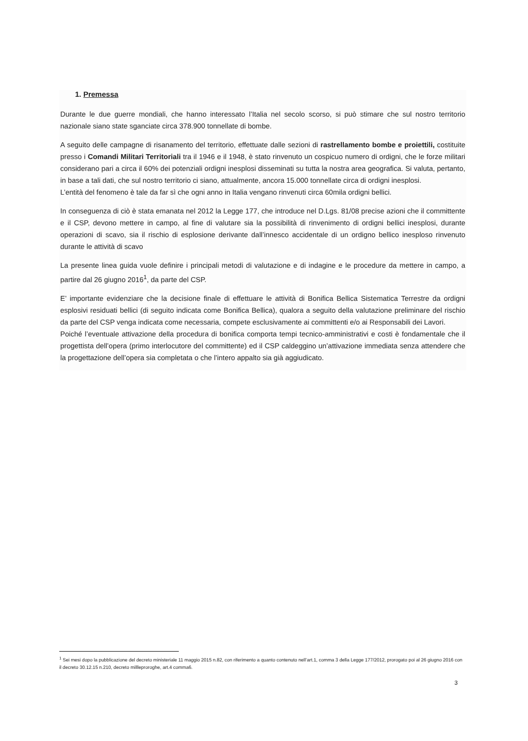1. Premessa
Durante le due guerre mondiali, che hanno interessato l’Italia nel secolo scorso, si può stimare che sul nostro territorio nazionale siano state sganciate circa 378.900 tonnellate di bombe.
A seguito delle campagne di risanamento del territorio, effettuate dalle sezioni di rastrellamento bombe e proiettili, costituite presso i Comandi Militari Territoriali tra il 1946 e il 1948, è stato rinvenuto un cospicuo numero di ordigni, che le forze militari considerano pari a circa il 60% dei potenziali ordigni inesplosi disseminati su tutta la nostra area geografica. Si valuta, pertanto, in base a tali dati, che sul nostro territorio ci siano, attualmente, ancora 15.000 tonnellate circa di ordigni inesplosi.
L’entità del fenomeno è tale da far sì che ogni anno in Italia vengano rinvenuti circa 60mila ordigni bellici.
In conseguenza di ciò è stata emanata nel 2012 la Legge 177, che introduce nel D.Lgs. 81/08 precise azioni che il committente e il CSP, devono mettere in campo, al fine di valutare sia la possibilità di rinvenimento di ordigni bellici inesplosi, durante operazioni di scavo, sia il rischio di esplosione derivante dall’innesco accidentale di un ordigno bellico inesploso rinvenuto durante le attività di scavo
La presente linea guida vuole definire i principali metodi di valutazione e di indagine e le procedure da mettere in campo, a partire dal 26 giugno 2016<sup>1</sup>, da parte del CSP.
E’ importante evidenziare che la decisione finale di effettuare le attività di Bonifica Bellica Sistematica Terrestre da ordigni esplosivi residuati bellici (di seguito indicata come Bonifica Bellica), qualora a seguito della valutazione preliminare del rischio da parte del CSP venga indicata come necessaria, compete esclusivamente ai committenti e/o ai Responsabili dei Lavori.
Poiché l’eventuale attivazione della procedura di bonifica comporta tempi tecnico-amministrativi e costi è fondamentale che il progettista dell’opera (primo interlocutore del committente) ed il CSP caldeggino un’attivazione immediata senza attendere che la progettazione dell’opera sia completata o che l’intero appalto sia già aggiudicato.
<sup>1</sup> Sei mesi dopo la pubblicazione del decreto ministeriale 11 maggio 2015 n.82, con riferimento a quanto contenuto nell’art.1, comma 3 della Legge 177/2012, prorogato poi al 26 giugno 2016 con il decreto 30.12.15 n.210, decreto millleproroghe, art.4 comma6.
3